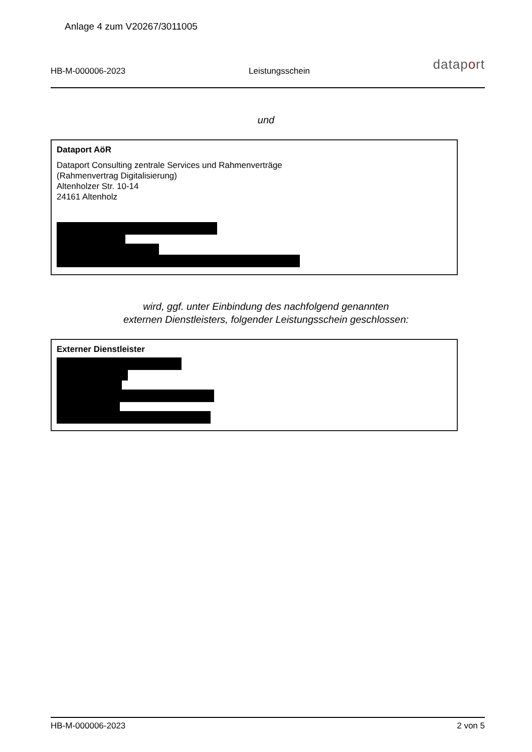Anlage 4 zum V20267/3011005
HB-M-000006-2023 Leistungsschein dataport
und
Dataport AöR
Dataport Consulting zentrale Services und Rahmenverträge
(Rahmenvertrag Digitalisierung)
Altenholzer Str. 10-14
24161 Altenholz
wird, ggf. unter Einbindung des nachfolgend genannten
externen Dienstleisters, folgender Leistungsschein geschlossen:
Externer Dienstleister
HB-M-000006-2023 2 von 5